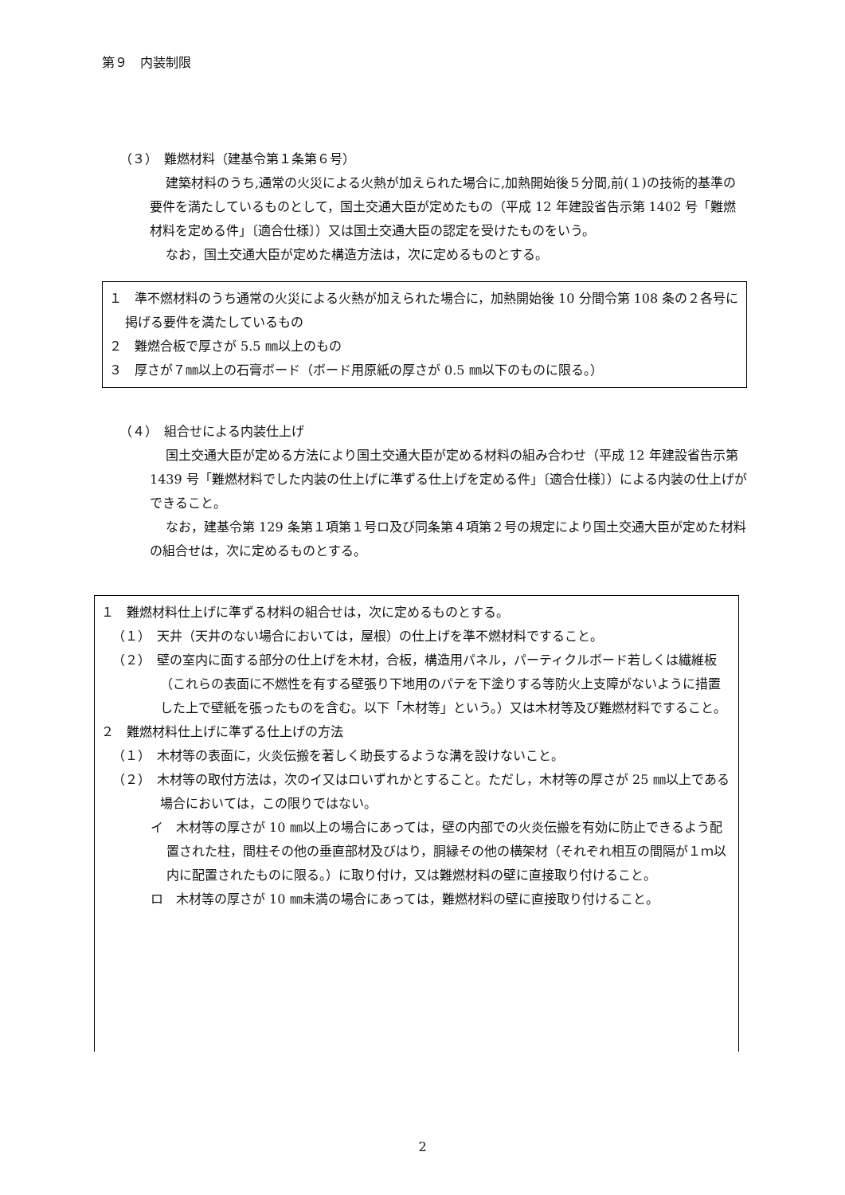第９　内装制限
（３）　難燃材料（建基令第１条第６号）
建築材料のうち,通常の火災による火熱が加えられた場合に,加熱開始後５分間,前(１)の技術的基準の要件を満たしているものとして，国土交通大臣が定めたもの（平成 12 年建設省告示第 1402 号「難燃材料を定める件」〔適合仕様〕）又は国土交通大臣の認定を受けたものをいう。
なお，国土交通大臣が定めた構造方法は，次に定めるものとする。
１　準不燃材料のうち通常の火災による火熱が加えられた場合に，加熱開始後 10 分間令第 108 条の２各号に掲げる要件を満たしているもの
２　難燃合板で厚さが 5.5 ㎜以上のもの
３　厚さが７㎜以上の石膏ボード（ボード用原紙の厚さが 0.5 ㎜以下のものに限る。）
（４）　組合せによる内装仕上げ
国土交通大臣が定める方法により国土交通大臣が定める材料の組み合わせ（平成 12 年建設省告示第 1439 号「難燃材料でした内装の仕上げに準ずる仕上げを定める件」〔適合仕様〕）による内装の仕上げができること。
なお，建基令第 129 条第１項第１号ロ及び同条第４項第２号の規定により国土交通大臣が定めた材料の組合せは，次に定めるものとする。
１　難燃材料仕上げに準ずる材料の組合せは，次に定めるものとする。
（１）　天井（天井のない場合においては，屋根）の仕上げを準不燃材料ですること。
（２）　壁の室内に面する部分の仕上げを木材，合板，構造用パネル，パーティクルボード若しくは繊維板（これらの表面に不燃性を有する壁張り下地用のパテを下塗りする等防火上支障がないように措置した上で壁紙を張ったものを含む。以下「木材等」という。）又は木材等及び難燃材料ですること。
２　難燃材料仕上げに準ずる仕上げの方法
（１）　木材等の表面に，火炎伝搬を著しく助長するような溝を設けないこと。
（２）　木材等の取付方法は，次のイ又はロいずれかとすること。ただし，木材等の厚さが 25 ㎜以上である場合においては，この限りではない。
イ　木材等の厚さが 10 ㎜以上の場合にあっては，壁の内部での火炎伝搬を有効に防止できるよう配置された柱，間柱その他の垂直部材及びはり，胴縁その他の横架材（それぞれ相互の間隔が１ｍ以内に配置されたものに限る。）に取り付け，又は難燃材料の壁に直接取り付けること。
ロ　木材等の厚さが 10 ㎜未満の場合にあっては，難燃材料の壁に直接取り付けること。
2